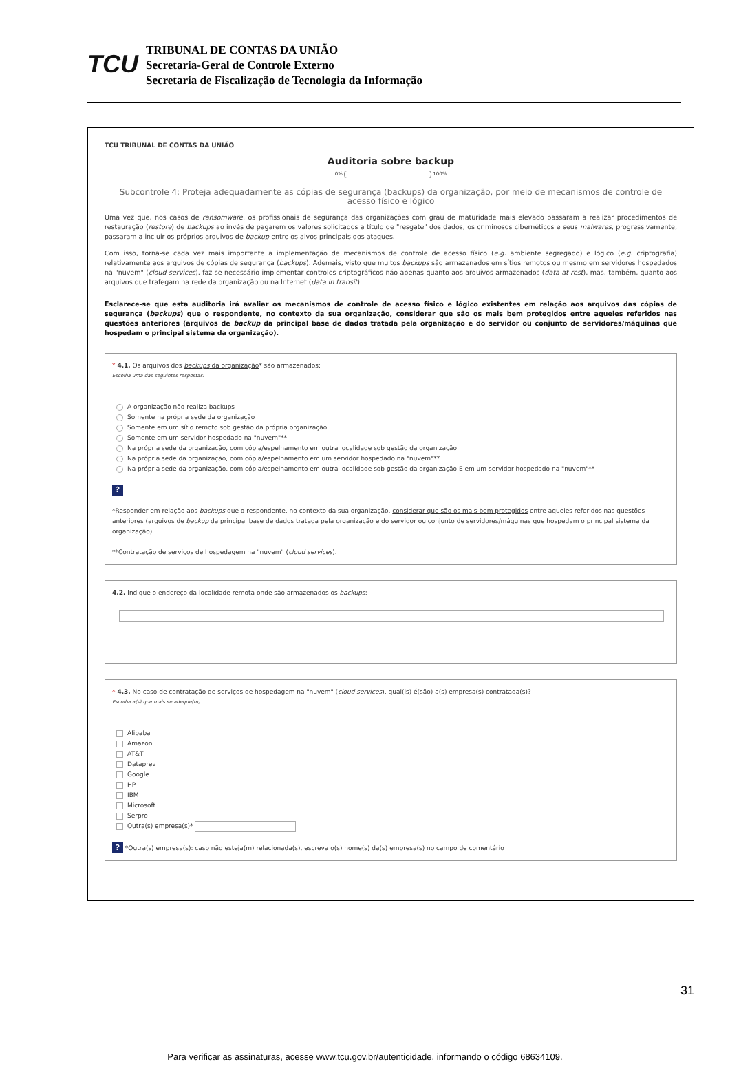TCU
TRIBUNAL DE CONTAS DA UNIÃO
Secretaria-Geral de Controle Externo
Secretaria de Fiscalização de Tecnologia da Informação
TCU TRIBUNAL DE CONTAS DA UNIÃO
Auditoria sobre backup
0% 100%
Subcontrole 4: Proteja adequadamente as cópias de segurança (backups) da organização, por meio de mecanismos de controle de acesso físico e lógico
Uma vez que, nos casos de ransomware, os profissionais de segurança das organizações com grau de maturidade mais elevado passaram a realizar procedimentos de restauração (restore) de backups ao invés de pagarem os valores solicitados a título de "resgate" dos dados, os criminosos cibernéticos e seus malwares, progressivamente, passaram a incluir os próprios arquivos de backup entre os alvos principais dos ataques.
Com isso, torna-se cada vez mais importante a implementação de mecanismos de controle de acesso físico (e.g. ambiente segregado) e lógico (e.g. criptografia) relativamente aos arquivos de cópias de segurança (backups). Ademais, visto que muitos backups são armazenados em sítios remotos ou mesmo em servidores hospedados na "nuvem" (cloud services), faz-se necessário implementar controles criptográficos não apenas quanto aos arquivos armazenados (data at rest), mas, também, quanto aos arquivos que trafegam na rede da organização ou na Internet (data in transit).
Esclarece-se que esta auditoria irá avaliar os mecanismos de controle de acesso físico e lógico existentes em relação aos arquivos das cópias de segurança (backups) que o respondente, no contexto da sua organização, considerar que são os mais bem protegidos entre aqueles referidos nas questões anteriores (arquivos de backup da principal base de dados tratada pela organização e do servidor ou conjunto de servidores/máquinas que hospedam o principal sistema da organização).
* 4.1. Os arquivos dos backups da organização* são armazenados:
Escolha uma das seguintes respostas:
A organização não realiza backups
Somente na própria sede da organização
Somente em um sítio remoto sob gestão da própria organização
Somente em um servidor hospedado na "nuvem"**
Na própria sede da organização, com cópia/espelhamento em outra localidade sob gestão da organização
Na própria sede da organização, com cópia/espelhamento em um servidor hospedado na "nuvem"**
Na própria sede da organização, com cópia/espelhamento em outra localidade sob gestão da organização E em um servidor hospedado na "nuvem"**
?
*Responder em relação aos backups que o respondente, no contexto da sua organização, considerar que são os mais bem protegidos entre aqueles referidos nas questões anteriores (arquivos de backup da principal base de dados tratada pela organização e do servidor ou conjunto de servidores/máquinas que hospedam o principal sistema da organização).
**Contratação de serviços de hospedagem na "nuvem" (cloud services).
4.2. Indique o endereço da localidade remota onde são armazenados os backups:
* 4.3. No caso de contratação de serviços de hospedagem na "nuvem" (cloud services), qual(is) é(são) a(s) empresa(s) contratada(s)?
Escolha a(s) que mais se adeque(m)
Alibaba
Amazon
AT&T
Dataprev
Google
HP
IBM
Microsoft
Serpro
Outra(s) empresa(s)*
? *Outra(s) empresa(s): caso não esteja(m) relacionada(s), escreva o(s) nome(s) da(s) empresa(s) no campo de comentário
31
Para verificar as assinaturas, acesse www.tcu.gov.br/autenticidade, informando o código 68634109.